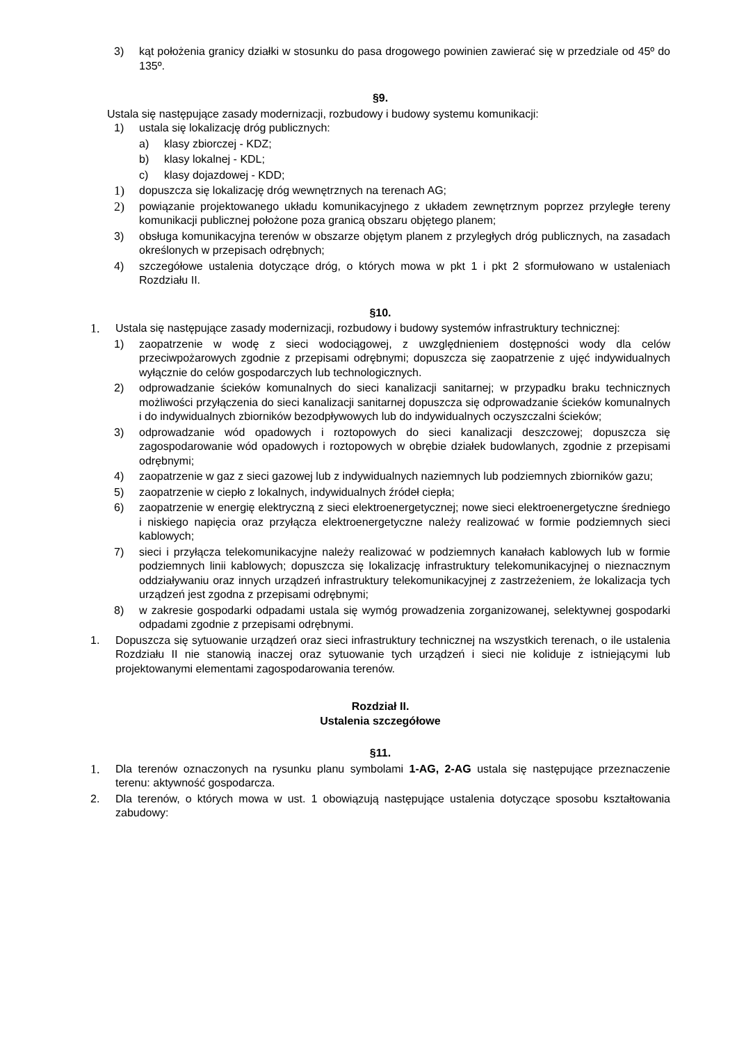3) kąt położenia granicy działki w stosunku do pasa drogowego powinien zawierać się w przedziale od 45º do 135º.
§9.
Ustala się następujące zasady modernizacji, rozbudowy i budowy systemu komunikacji:
1) ustala się lokalizację dróg publicznych:
a) klasy zbiorczej - KDZ;
b) klasy lokalnej - KDL;
c) klasy dojazdowej - KDD;
1) dopuszcza się lokalizację dróg wewnętrznych na terenach AG;
2) powiązanie projektowanego układu komunikacyjnego z układem zewnętrznym poprzez przyległe tereny komunikacji publicznej położone poza granicą obszaru objętego planem;
3) obsługa komunikacyjna terenów w obszarze objętym planem z przyległych dróg publicznych, na zasadach określonych w przepisach odrębnych;
4) szczegółowe ustalenia dotyczące dróg, o których mowa w pkt 1 i pkt 2 sformułowano w ustaleniach Rozdziału II.
§10.
1. Ustala się następujące zasady modernizacji, rozbudowy i budowy systemów infrastruktury technicznej:
1) zaopatrzenie w wodę z sieci wodociągowej, z uwzględnieniem dostępności wody dla celów przeciwpożarowych zgodnie z przepisami odrębnymi; dopuszcza się zaopatrzenie z ujęć indywidualnych wyłącznie do celów gospodarczych lub technologicznych.
2) odprowadzanie ścieków komunalnych do sieci kanalizacji sanitarnej; w przypadku braku technicznych możliwości przyłączenia do sieci kanalizacji sanitarnej dopuszcza się odprowadzanie ścieków komunalnych i do indywidualnych zbiorników bezodpływowych lub do indywidualnych oczyszczalni ścieków;
3) odprowadzanie wód opadowych i roztopowych do sieci kanalizacji deszczowej; dopuszcza się zagospodarowanie wód opadowych i roztopowych w obrębie działek budowlanych, zgodnie z przepisami odrębnymi;
4) zaopatrzenie w gaz z sieci gazowej lub z indywidualnych naziemnych lub podziemnych zbiorników gazu;
5) zaopatrzenie w ciepło z lokalnych, indywidualnych źródeł ciepła;
6) zaopatrzenie w energię elektryczną z sieci elektroenergetycznej; nowe sieci elektroenergetyczne średniego i niskiego napięcia oraz przyłącza elektroenergetyczne należy realizować w formie podziemnych sieci kablowych;
7) sieci i przyłącza telekomunikacyjne należy realizować w podziemnych kanałach kablowych lub w formie podziemnych linii kablowych; dopuszcza się lokalizację infrastruktury telekomunikacyjnej o nieznacznym oddziaływaniu oraz innych urządzeń infrastruktury telekomunikacyjnej z zastrzeżeniem, że lokalizacja tych urządzeń jest zgodna z przepisami odrębnymi;
8) w zakresie gospodarki odpadami ustala się wymóg prowadzenia zorganizowanej, selektywnej gospodarki odpadami zgodnie z przepisami odrębnymi.
1. Dopuszcza się sytuowanie urządzeń oraz sieci infrastruktury technicznej na wszystkich terenach, o ile ustalenia Rozdziału II nie stanowią inaczej oraz sytuowanie tych urządzeń i sieci nie koliduje z istniejącymi lub projektowanymi elementami zagospodarowania terenów.
Rozdział II.
Ustalenia szczegółowe
§11.
1. Dla terenów oznaczonych na rysunku planu symbolami 1-AG, 2-AG ustala się następujące przeznaczenie terenu: aktywność gospodarcza.
2. Dla terenów, o których mowa w ust. 1 obowiązują następujące ustalenia dotyczące sposobu kształtowania zabudowy: